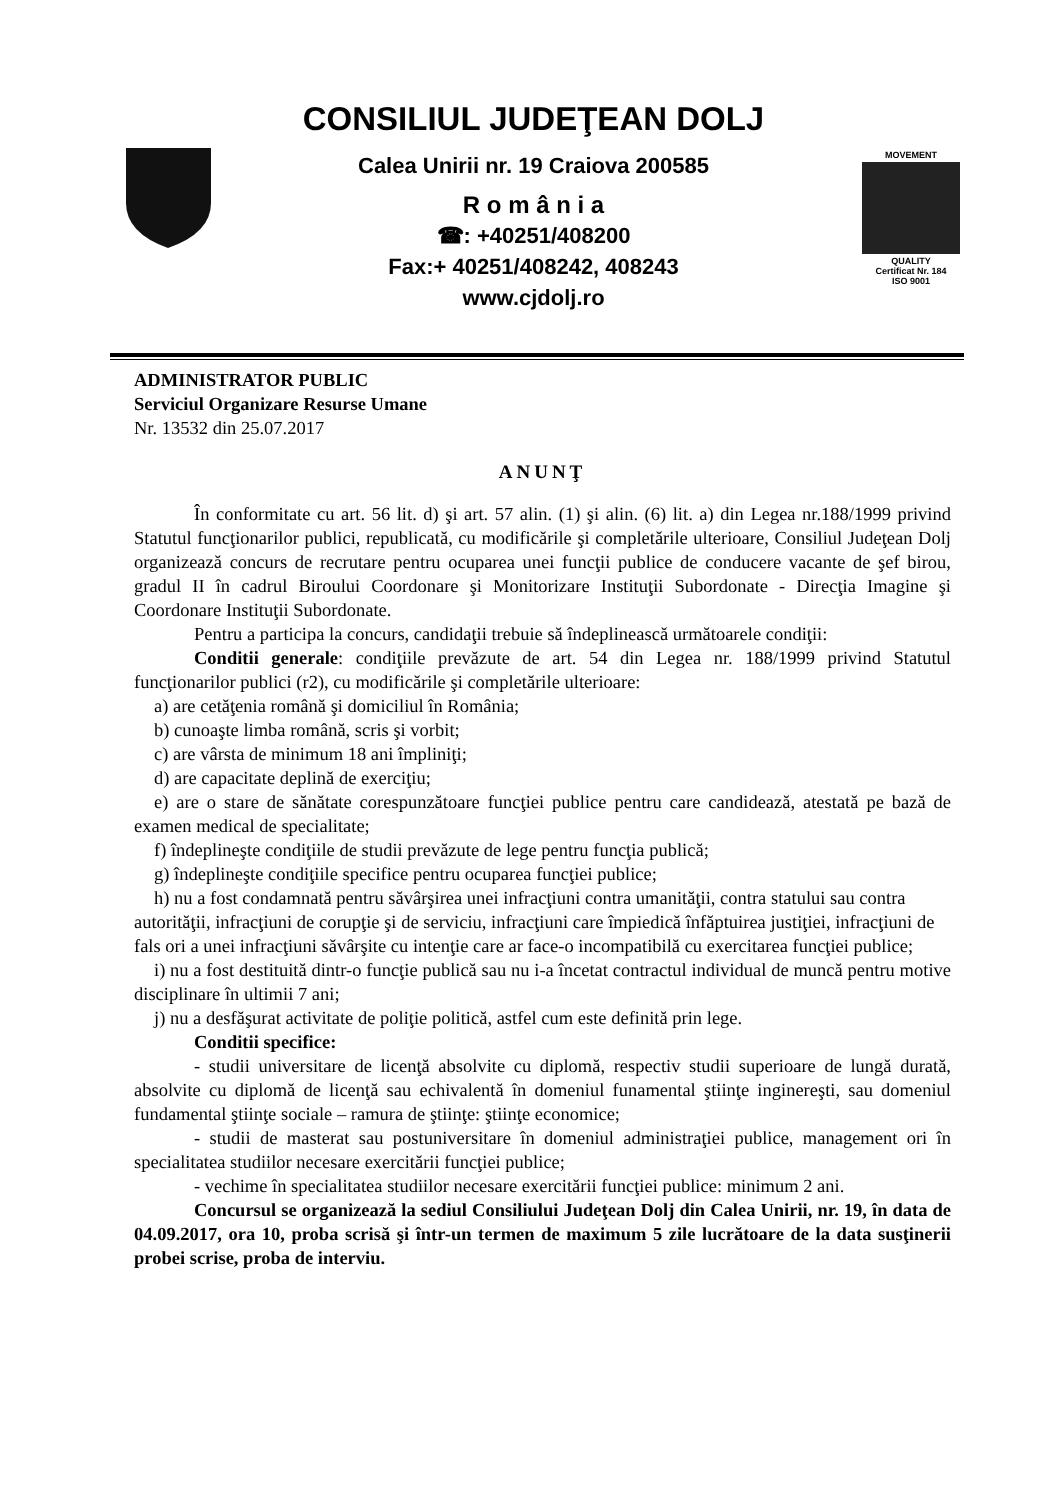CONSILIUL JUDEŢEAN DOLJ
Calea Unirii nr. 19 Craiova 200585
R o m â n i a
☎: +40251/408200
Fax:+ 40251/408242, 408243
www.cjdolj.ro
MOVEMENT
QUALITY
Certificat Nr. 184
ISO 9001
ADMINISTRATOR PUBLIC
Serviciul Organizare Resurse Umane
Nr. 13532 din 25.07.2017
ANUNŢ
În conformitate cu art. 56 lit. d) şi art. 57 alin. (1) şi alin. (6) lit. a) din Legea nr.188/1999 privind Statutul funcţionarilor publici, republicată, cu modificările şi completările ulterioare, Consiliul Judeţean Dolj organizează concurs de recrutare pentru ocuparea unei funcţii publice de conducere vacante de şef birou, gradul II în cadrul Biroului Coordonare şi Monitorizare Instituţii Subordonate - Direcţia Imagine şi Coordonare Instituţii Subordonate.
Pentru a participa la concurs, candidaţii trebuie să îndeplinească următoarele condiţii:
Conditii generale: condiţiile prevăzute de art. 54 din Legea nr. 188/1999 privind Statutul funcţionarilor publici (r2), cu modificările şi completările ulterioare:
a) are cetăţenia română şi domiciliul în România;
b) cunoaşte limba română, scris şi vorbit;
c) are vârsta de minimum 18 ani împliniţi;
d) are capacitate deplină de exerciţiu;
e) are o stare de sănătate corespunzătoare funcţiei publice pentru care candidează, atestată pe bază de examen medical de specialitate;
f) îndeplineşte condiţiile de studii prevăzute de lege pentru funcţia publică;
g) îndeplineşte condiţiile specifice pentru ocuparea funcţiei publice;
h) nu a fost condamnată pentru săvârşirea unei infracţiuni contra umanităţii, contra statului sau contra autorităţii, infracţiuni de corupţie şi de serviciu, infracţiuni care împiedică înfăptuirea justiţiei, infracţiuni de fals ori a unei infracţiuni săvârşite cu intenţie care ar face-o incompatibilă cu exercitarea funcţiei publice;
i) nu a fost destituită dintr-o funcţie publică sau nu i-a încetat contractul individual de muncă pentru motive disciplinare în ultimii 7 ani;
j) nu a desfăşurat activitate de poliţie politică, astfel cum este definită prin lege.
Conditii specifice:
- studii universitare de licenţă absolvite cu diplomă, respectiv studii superioare de lungă durată, absolvite cu diplomă de licenţă sau echivalentă în domeniul funamental ştiinţe inginereşti, sau domeniul fundamental ştiinţe sociale – ramura de ştiinţe: ştiinţe economice;
- studii de masterat sau postuniversitare în domeniul administraţiei publice, management ori în specialitatea studiilor necesare exercitării funcţiei publice;
- vechime în specialitatea studiilor necesare exercitării funcţiei publice: minimum 2 ani.
Concursul se organizează la sediul Consiliului Judeţean Dolj din Calea Unirii, nr. 19, în data de 04.09.2017, ora 10, proba scrisă şi într-un termen de maximum 5 zile lucrătoare de la data susţinerii probei scrise, proba de interviu.